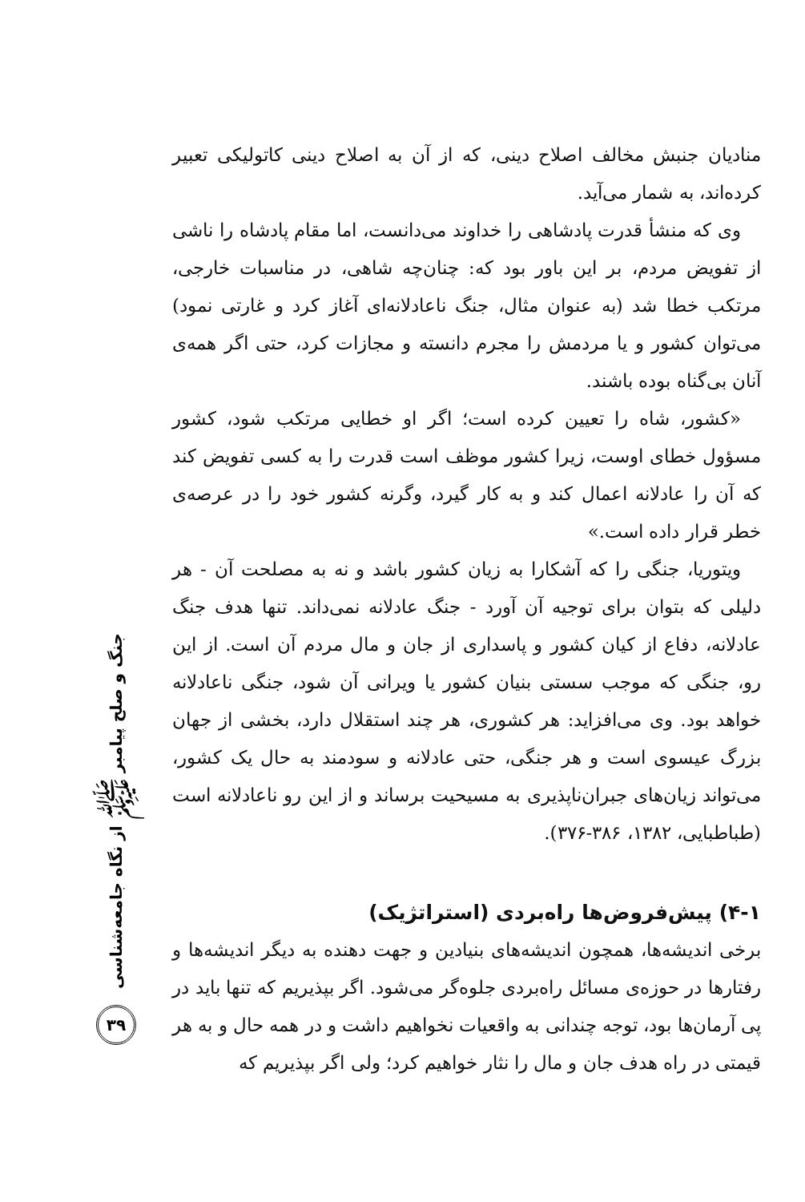منادیان جنبش مخالف اصلاح دینی، که از آن به اصلاح دینی کاتولیکی تعبیر کرده‌اند، به شمار می‌آید.
وی که منشأ قدرت پادشاهی را خداوند می‌دانست، اما مقام پادشاه را ناشی از تفویض مردم، بر این باور بود که: چنان‌چه شاهی، در مناسبات خارجی، مرتکب خطا شد (به عنوان مثال، جنگ ناعادلانه‌ای آغاز کرد و غارتی نمود) می‌توان کشور و یا مردمش را مجرم دانسته و مجازات کرد، حتی اگر همه‌ی آنان بی‌گناه بوده باشند.
«کشور، شاه را تعیین کرده است؛ اگر او خطایی مرتکب شود، کشور مسؤول خطای اوست، زیرا کشور موظف است قدرت را به کسی تفویض کند که آن را عادلانه اعمال کند و به کار گیرد، وگرنه کشور خود را در عرصه‌ی خطر قرار داده است.»
ویتوریا، جنگی را که آشکارا به زیان کشور باشد و نه به مصلحت آن - هر دلیلی که بتوان برای توجیه آن آورد - جنگ عادلانه نمی‌داند. تنها هدف جنگ عادلانه، دفاع از کیان کشور و پاسداری از جان و مال مردم آن است. از این رو، جنگی که موجب سستی بنیان کشور یا ویرانی آن شود، جنگی ناعادلانه خواهد بود. وی می‌افزاید: هر کشوری، هر چند استقلال دارد، بخشی از جهان بزرگ عیسوی است و هر جنگی، حتی عادلانه و سودمند به حال یک کشور، می‌تواند زیان‌های جبران‌ناپذیری به مسیحیت برساند و از این رو ناعادلانه است (طباطبایی، ۱۳۸۲، ۳۸۶-۳۷۶).
۴-۱) پیش‌فروض‌ها راه‌بردی (استراتژیک)
برخی اندیشه‌ها، همچون اندیشه‌های بنیادین و جهت دهنده به دیگر اندیشه‌ها و رفتارها در حوزه‌ی مسائل راه‌بردی جلوه‌گر می‌شود. اگر بپذیریم که تنها باید در پی آرمان‌ها بود، توجه چندانی به واقعیات نخواهیم داشت و در همه حال و به هر قیمتی در راه هدف جان و مال را نثار خواهیم کرد؛ ولی اگر بپذیریم که
جنگ و صلح پیامبر ﷺ از نگاه جامعه‌شناسی
۳۹